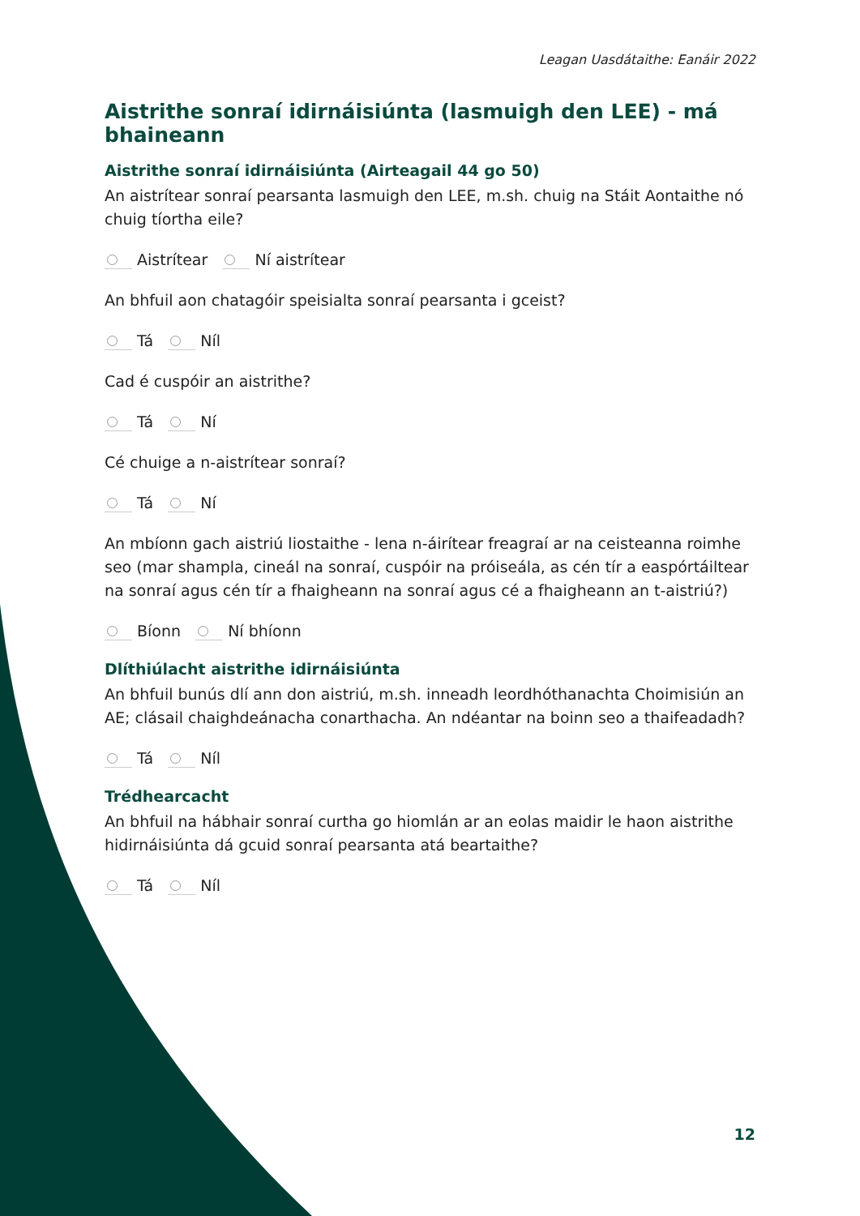Leagan Uasdátaithe: Eanáir 2022
Aistrithe sonraí idirnáisiúnta (lasmuigh den LEE) - má bhaineann
Aistrithe sonraí idirnáisiúnta (Airteagail 44 go 50)
An aistrítear sonraí pearsanta lasmuigh den LEE, m.sh. chuig na Stáit Aontaithe nó chuig tíortha eile?
Aistrítear Ní aistrítear
An bhfuil aon chatagóir speisialta sonraí pearsanta i gceist?
Tá Níl
Cad é cuspóir an aistrithe?
Tá Ní
Cé chuige a n-aistrítear sonraí?
Tá Ní
An mbíonn gach aistriú liostaithe - lena n-áirítear freagraí ar na ceisteanna roimhe seo (mar shampla, cineál na sonraí, cuspóir na próiseála, as cén tír a easpórtáiltear na sonraí agus cén tír a fhaigheann na sonraí agus cé a fhaigheann an t-aistriú?)
Bíonn Ní bhíonn
Dlíthiúlacht aistrithe idirnáisiúnta
An bhfuil bunús dlí ann don aistriú, m.sh. inneadh leordhóthanachta Choimisiún an AE; clásail chaighdeánacha conarthacha. An ndéantar na boinn seo a thaifeadadh?
Tá Níl
Trédhearcacht
An bhfuil na hábhair sonraí curtha go hiomlán ar an eolas maidir le haon aistrithe hidirnáisiúnta dá gcuid sonraí pearsanta atá beartaithe?
Tá Níl
12